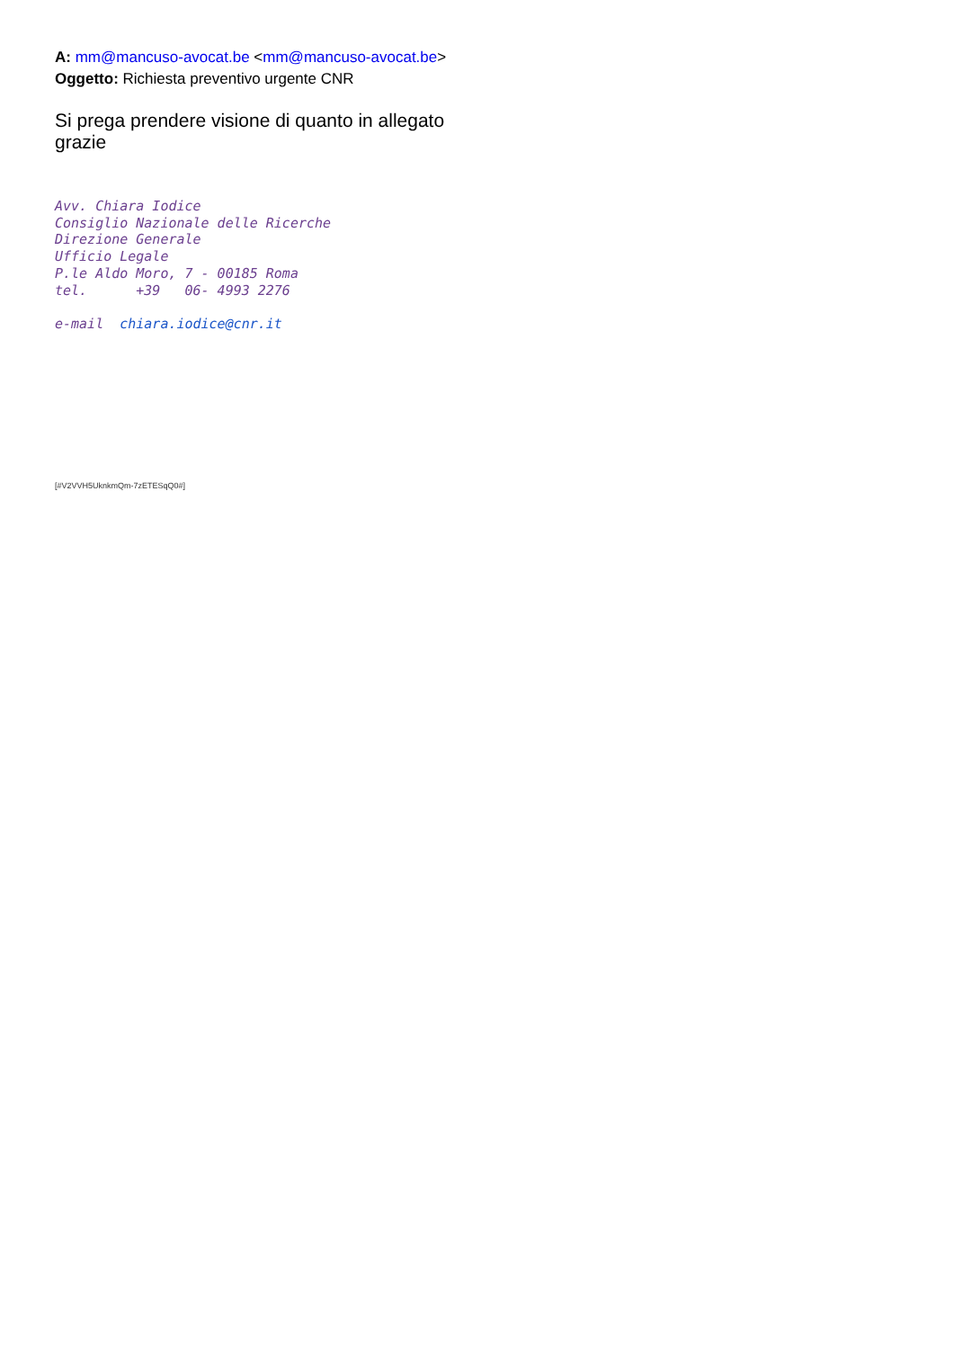A: mm@mancuso-avocat.be <mm@mancuso-avocat.be>
Oggetto: Richiesta preventivo urgente CNR
Si prega prendere visione di quanto in allegato
grazie
Avv. Chiara Iodice Consiglio Nazionale delle Ricerche Direzione Generale Ufficio Legale P.le Aldo Moro, 7 - 00185 Roma tel. +39 06- 4993 2276 e-mail chiara.iodice@cnr.it
[#V2VVH5UknkmQm-7zETESqQ0#]